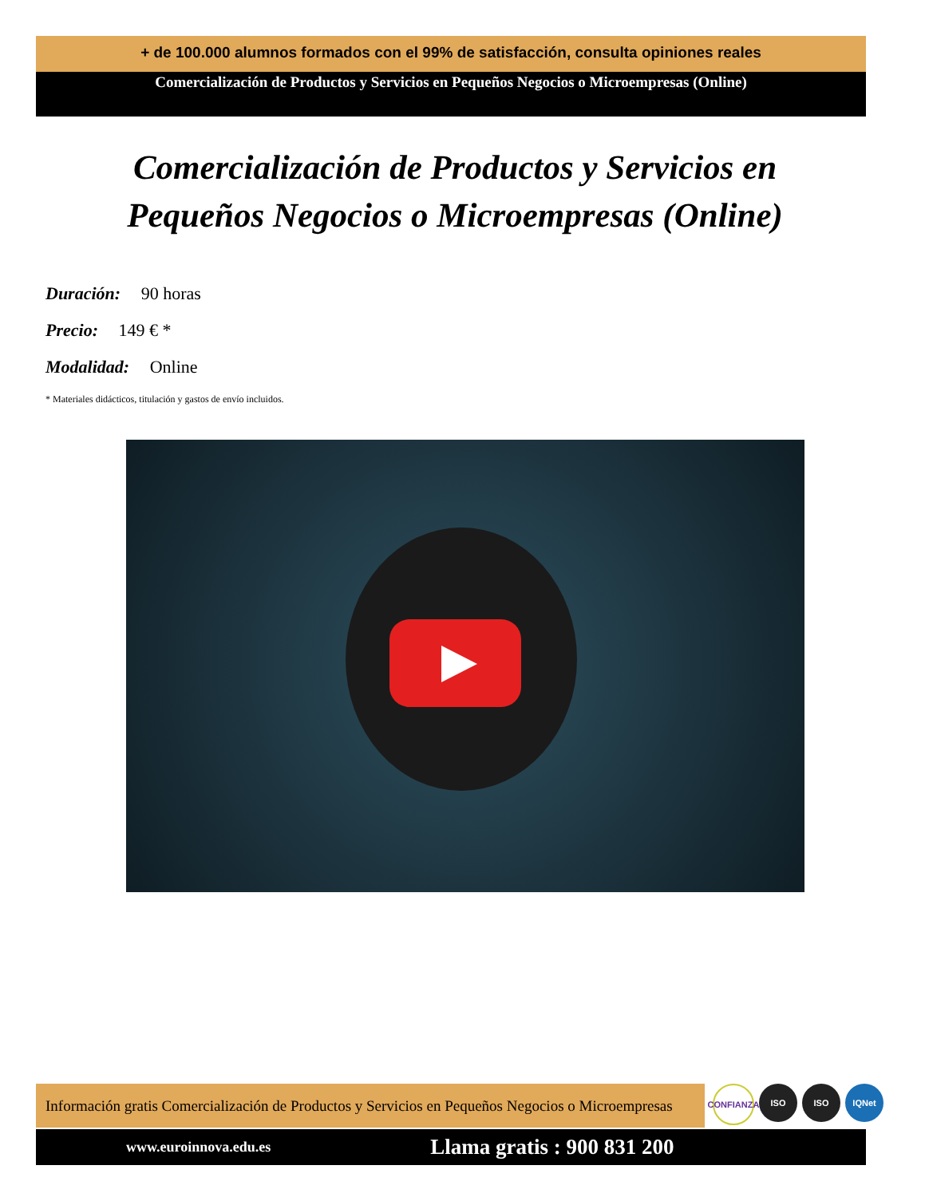+ de 100.000 alumnos formados con el 99% de satisfacción, consulta opiniones reales
Comercialización de Productos y Servicios en Pequeños Negocios o Microempresas (Online)
Comercialización de Productos y Servicios en Pequeños Negocios o Microempresas (Online)
Duración: 90 horas
Precio: 149 € *
Modalidad: Online
* Materiales didácticos, titulación y gastos de envío incluidos.
Información gratis Comercialización de Productos y Servicios en Pequeños Negocios o Microempresas
CONFIANZA
ISO ISO IQNet
www.euroinnova.edu.es Llama gratis : 900 831 200